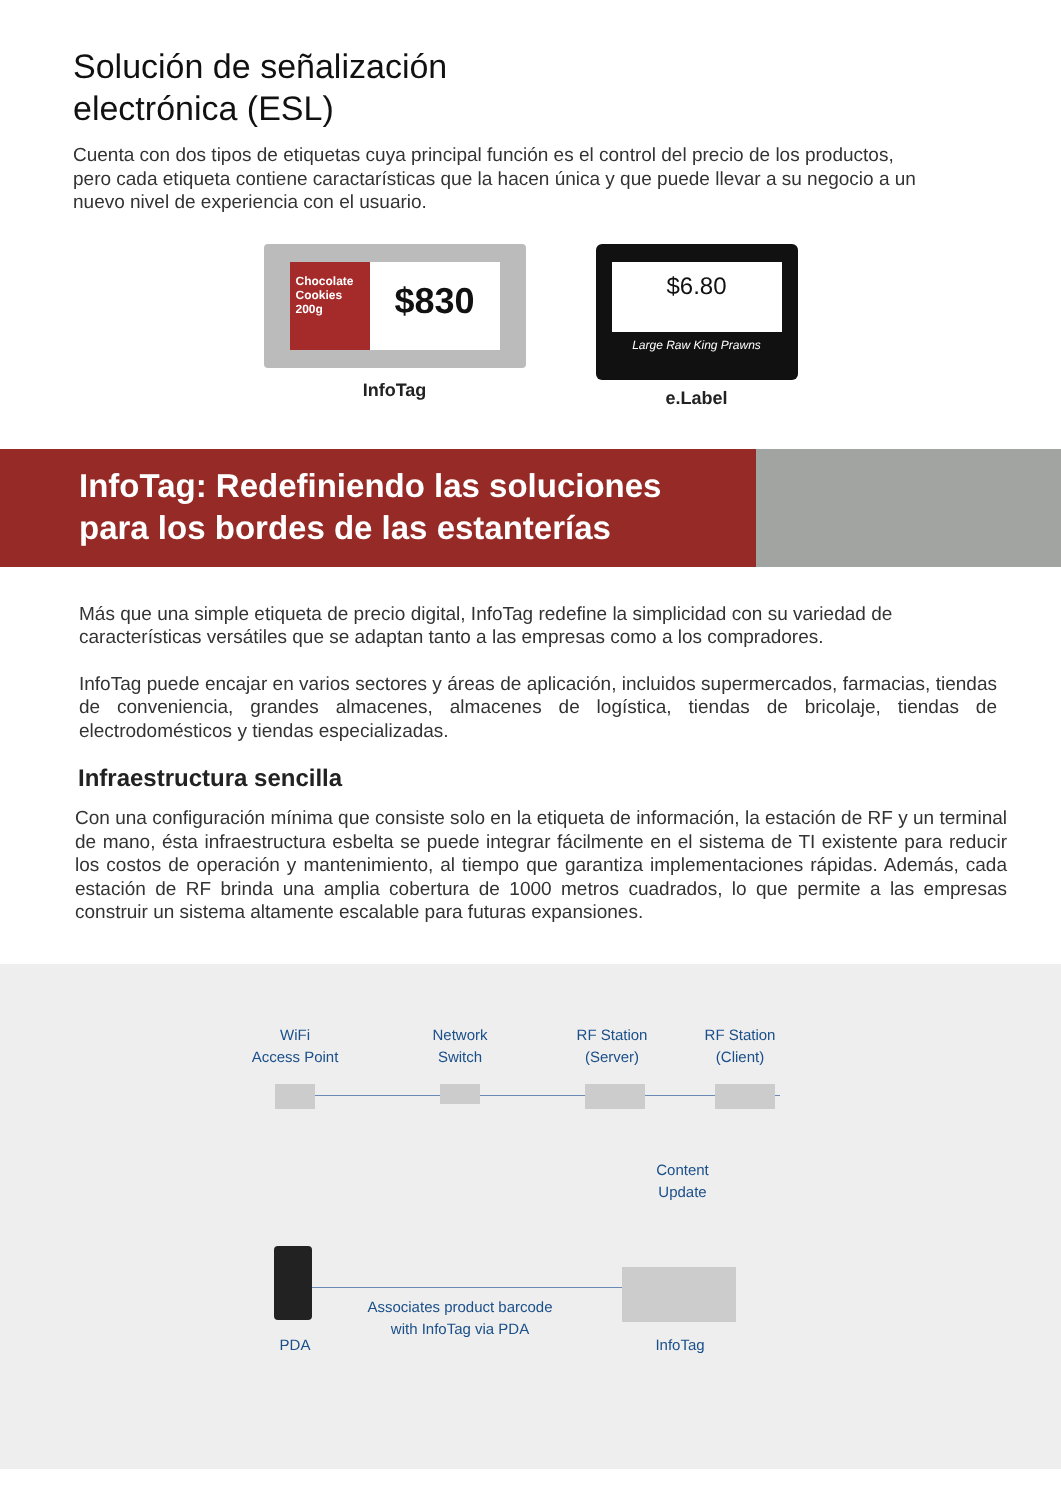Solución de señalización
electrónica (ESL)
Cuenta con dos tipos de etiquetas cuya principal función es el control del precio de los productos, pero cada etiqueta contiene caractarísticas que la hacen única y que puede llevar a su negocio a un nuevo nivel de experiencia con el usuario.
Chocolate Cookies 200g
$830
InfoTag
$6.80
Large Raw King Prawns
e.Label
InfoTag: Redefiniendo las soluciones
para los bordes de las estanterías
Más que una simple etiqueta de precio digital, InfoTag redefine la simplicidad con su variedad de características versátiles que se adaptan tanto a las empresas como a los compradores.
InfoTag puede encajar en varios sectores y áreas de aplicación, incluidos supermercados, farmacias, tiendas de conveniencia, grandes almacenes, almacenes de logística, tiendas de bricolaje, tiendas de electrodomésticos y tiendas especializadas.
Infraestructura sencilla
Con una configuración mínima que consiste solo en la etiqueta de información, la estación de RF y un terminal de mano, ésta infraestructura esbelta se puede integrar fácilmente en el sistema de TI existente para reducir los costos de operación y mantenimiento, al tiempo que garantiza implementaciones rápidas. Además, cada estación de RF brinda una amplia cobertura de 1000 metros cuadrados, lo que permite a las empresas construir un sistema altamente escalable para futuras expansiones.
WiFi
Access Point
Network
Switch
RF Station
(Server)
RF Station
(Client)
Content
Update
Associates product barcode
with InfoTag via PDA
PDA InfoTag